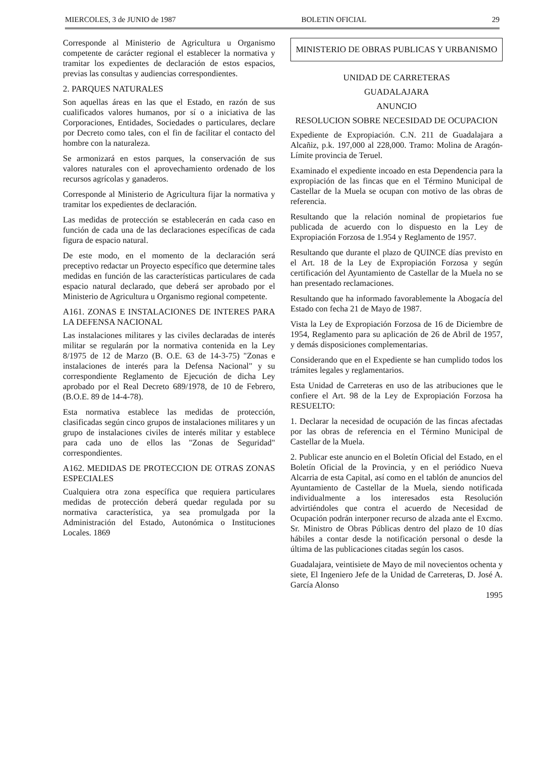MIERCOLES, 3 de JUNIO de 1987 BOLETIN OFICIAL 29
Corresponde al Ministerio de Agricultura u Organismo competente de carácter regional el establecer la normativa y tramitar los expedientes de declaración de estos espacios, previas las consultas y audiencias correspondientes.
2. PARQUES NATURALES
Son aquellas áreas en las que el Estado, en razón de sus cualificados valores humanos, por sí o a iniciativa de las Corporaciones, Entidades, Sociedades o particulares, declare por Decreto como tales, con el fin de facilitar el contacto del hombre con la naturaleza.
Se armonizará en estos parques, la conservación de sus valores naturales con el aprovechamiento ordenado de los recursos agrícolas y ganaderos.
Corresponde al Ministerio de Agricultura fijar la normativa y tramitar los expedientes de declaración.
Las medidas de protección se establecerán en cada caso en función de cada una de las declaraciones específicas de cada figura de espacio natural.
De este modo, en el momento de la declaración será preceptivo redactar un Proyecto específico que determine tales medidas en función de las características particulares de cada espacio natural declarado, que deberá ser aprobado por el Ministerio de Agricultura u Organismo regional competente.
A161. ZONAS E INSTALACIONES DE INTERES PARA LA DEFENSA NACIONAL
Las instalaciones militares y las civiles declaradas de interés militar se regularán por la normativa contenida en la Ley 8/1975 de 12 de Marzo (B. O.E. 63 de 14-3-75) "Zonas e instalaciones de interés para la Defensa Nacional" y su correspondiente Reglamento de Ejecución de dicha Ley aprobado por el Real Decreto 689/1978, de 10 de Febrero, (B.O.E. 89 de 14-4-78).
Esta normativa establece las medidas de protección, clasificadas según cinco grupos de instalaciones militares y un grupo de instalaciones civiles de interés militar y establece para cada uno de ellos las "Zonas de Seguridad" correspondientes.
A162. MEDIDAS DE PROTECCION DE OTRAS ZONAS ESPECIALES
Cualquiera otra zona específica que requiera particulares medidas de protección deberá quedar regulada por su normativa característica, ya sea promulgada por la Administración del Estado, Autonómica o Instituciones Locales. 1869
MINISTERIO DE OBRAS PUBLICAS Y URBANISMO
UNIDAD DE CARRETERAS
GUADALAJARA
ANUNCIO
RESOLUCION SOBRE NECESIDAD DE OCUPACION
Expediente de Expropiación. C.N. 211 de Guadalajara a Alcañiz, p.k. 197,000 al 228,000. Tramo: Molina de Aragón-Límite provincia de Teruel.
Examinado el expediente incoado en esta Dependencia para la expropiación de las fincas que en el Término Municipal de Castellar de la Muela se ocupan con motivo de las obras de referencia.
Resultando que la relación nominal de propietarios fue publicada de acuerdo con lo dispuesto en la Ley de Expropiación Forzosa de 1.954 y Reglamento de 1957.
Resultando que durante el plazo de QUINCE días previsto en el Art. 18 de la Ley de Expropiación Forzosa y según certificación del Ayuntamiento de Castellar de la Muela no se han presentado reclamaciones.
Resultando que ha informado favorablemente la Abogacía del Estado con fecha 21 de Mayo de 1987.
Vista la Ley de Expropiación Forzosa de 16 de Diciembre de 1954, Reglamento para su aplicación de 26 de Abril de 1957, y demás disposiciones complementarias.
Considerando que en el Expediente se han cumplido todos los trámites legales y reglamentarios.
Esta Unidad de Carreteras en uso de las atribuciones que le confiere el Art. 98 de la Ley de Expropiación Forzosa ha RESUELTO:
1. Declarar la necesidad de ocupación de las fincas afectadas por las obras de referencia en el Término Municipal de Castellar de la Muela.
2. Publicar este anuncio en el Boletín Oficial del Estado, en el Boletín Oficial de la Provincia, y en el periódico Nueva Alcarria de esta Capital, así como en el tablón de anuncios del Ayuntamiento de Castellar de la Muela, siendo notificada individualmente a los interesados esta Resolución advirtiéndoles que contra el acuerdo de Necesidad de Ocupación podrán interponer recurso de alzada ante el Excmo. Sr. Ministro de Obras Públicas dentro del plazo de 10 días hábiles a contar desde la notificación personal o desde la última de las publicaciones citadas según los casos.
Guadalajara, veintisiete de Mayo de mil novecientos ochenta y siete, El Ingeniero Jefe de la Unidad de Carreteras, D. José A. García Alonso
1995